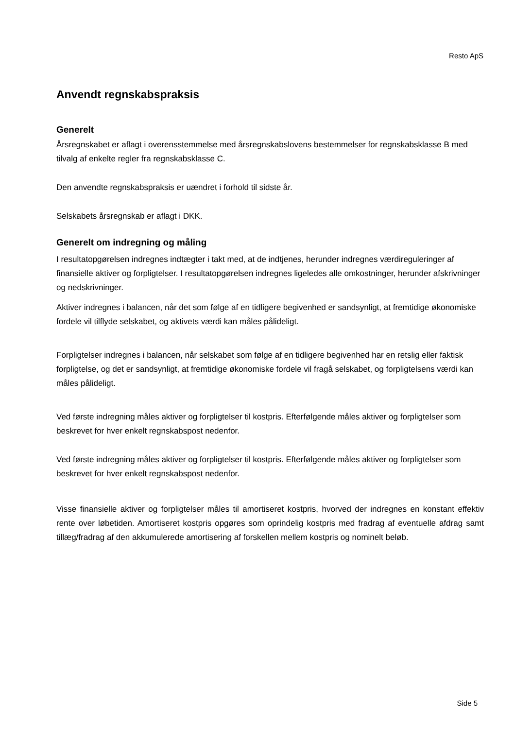Resto ApS
Anvendt regnskabspraksis
Generelt
Årsregnskabet er aflagt i overensstemmelse med årsregnskabslovens bestemmelser for regnskabsklasse B med tilvalg af enkelte regler fra regnskabsklasse C.
Den anvendte regnskabspraksis er uændret i forhold til sidste år.
Selskabets årsregnskab er aflagt i DKK.
Generelt om indregning og måling
I resultatopgørelsen indregnes indtægter i takt med, at de indtjenes, herunder indregnes værdireguleringer af finansielle aktiver og forpligtelser. I resultatopgørelsen indregnes ligeledes alle omkostninger, herunder afskrivninger og nedskrivninger.
Aktiver indregnes i balancen, når det som følge af en tidligere begivenhed er sandsynligt, at fremtidige økonomiske fordele vil tilflyde selskabet, og aktivets værdi kan måles pålideligt.
Forpligtelser indregnes i balancen, når selskabet som følge af en tidligere begivenhed har en retslig eller faktisk forpligtelse, og det er sandsynligt, at fremtidige økonomiske fordele vil fragå selskabet, og forpligtelsens værdi kan måles pålideligt.
Ved første indregning måles aktiver og forpligtelser til kostpris. Efterfølgende måles aktiver og forpligtelser som beskrevet for hver enkelt regnskabspost nedenfor.
Ved første indregning måles aktiver og forpligtelser til kostpris. Efterfølgende måles aktiver og forpligtelser som beskrevet for hver enkelt regnskabspost nedenfor.
Visse finansielle aktiver og forpligtelser måles til amortiseret kostpris, hvorved der indregnes en konstant effektiv rente over løbetiden. Amortiseret kostpris opgøres som oprindelig kostpris med fradrag af eventuelle afdrag samt tillæg/fradrag af den akkumulerede amortisering af forskellen mellem kostpris og nominelt beløb.
Side 5